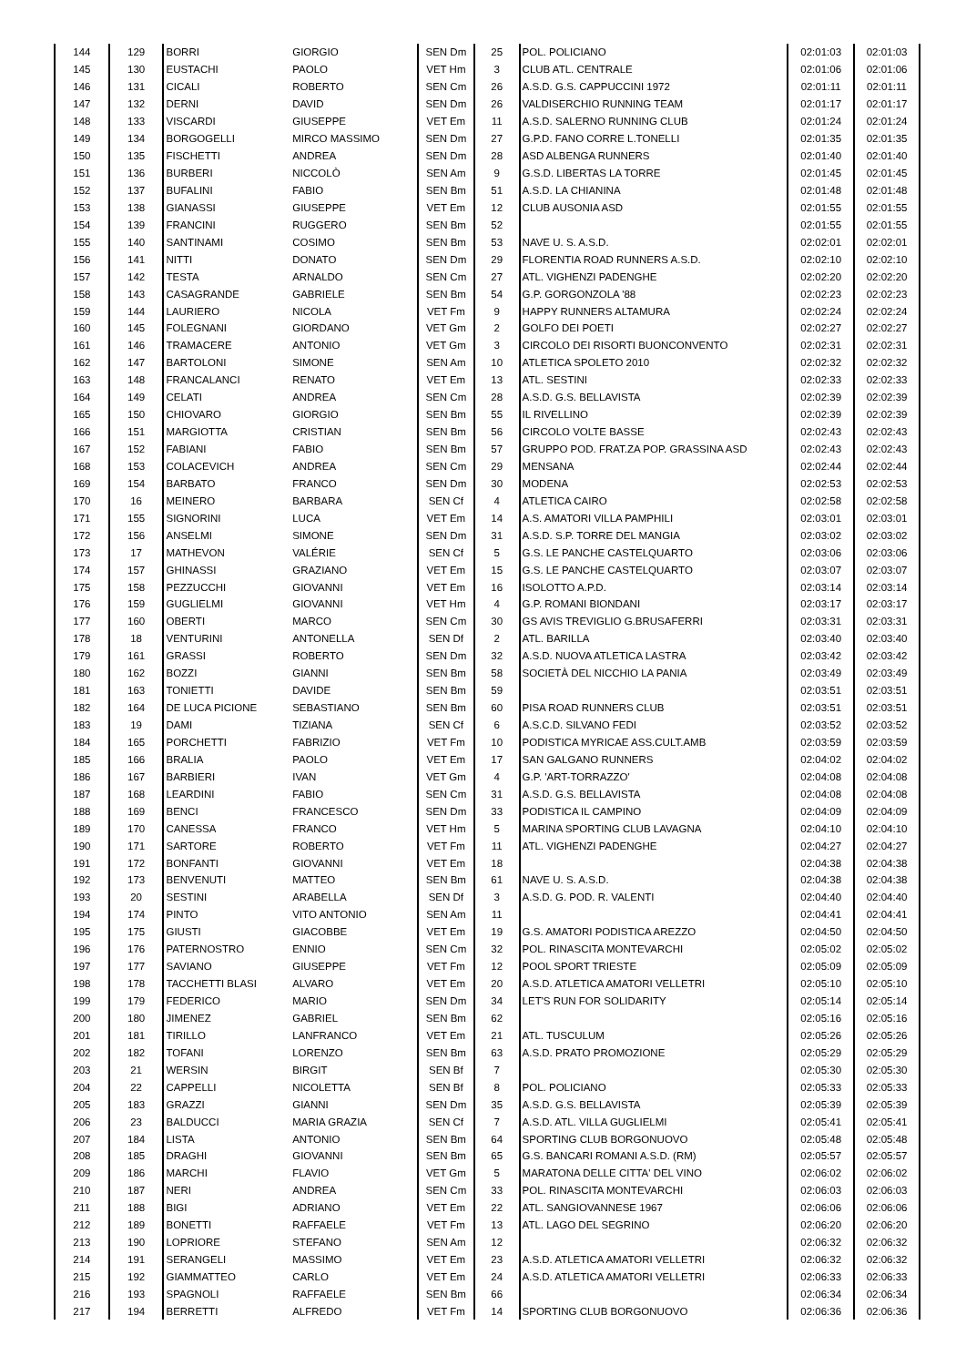| 144 | 129 | BORRI | GIORGIO | SEN Dm | 25 | POL. POLICIANO | 02:01:03 | 02:01:03 |
| 145 | 130 | EUSTACHI | PAOLO | VET Hm | 3 | CLUB ATL. CENTRALE | 02:01:06 | 02:01:06 |
| 146 | 131 | CICALI | ROBERTO | SEN Cm | 26 | A.S.D. G.S. CAPPUCCINI 1972 | 02:01:11 | 02:01:11 |
| 147 | 132 | DERNI | DAVID | SEN Dm | 26 | VALDISERCHIO RUNNING TEAM | 02:01:17 | 02:01:17 |
| 148 | 133 | VISCARDI | GIUSEPPE | VET Em | 11 | A.S.D. SALERNO RUNNING CLUB | 02:01:24 | 02:01:24 |
| 149 | 134 | BORGOGELLI | MIRCO MASSIMO | SEN Dm | 27 | G.P.D. FANO CORRE L.TONELLI | 02:01:35 | 02:01:35 |
| 150 | 135 | FISCHETTI | ANDREA | SEN Dm | 28 | ASD ALBENGA RUNNERS | 02:01:40 | 02:01:40 |
| 151 | 136 | BURBERI | NICCOLÒ | SEN Am | 9 | G.S.D. LIBERTAS LA TORRE | 02:01:45 | 02:01:45 |
| 152 | 137 | BUFALINI | FABIO | SEN Bm | 51 | A.S.D. LA CHIANINA | 02:01:48 | 02:01:48 |
| 153 | 138 | GIANASSI | GIUSEPPE | VET Em | 12 | CLUB AUSONIA ASD | 02:01:55 | 02:01:55 |
| 154 | 139 | FRANCINI | RUGGERO | SEN Bm | 52 | | 02:01:55 | 02:01:55 |
| 155 | 140 | SANTINAMI | COSIMO | SEN Bm | 53 | NAVE U. S. A.S.D. | 02:02:01 | 02:02:01 |
| 156 | 141 | NITTI | DONATO | SEN Dm | 29 | FLORENTIA ROAD RUNNERS A.S.D. | 02:02:10 | 02:02:10 |
| 157 | 142 | TESTA | ARNALDO | SEN Cm | 27 | ATL. VIGHENZI PADENGHE | 02:02:20 | 02:02:20 |
| 158 | 143 | CASAGRANDE | GABRIELE | SEN Bm | 54 | G.P. GORGONZOLA '88 | 02:02:23 | 02:02:23 |
| 159 | 144 | LAURIERO | NICOLA | VET Fm | 9 | HAPPY RUNNERS ALTAMURA | 02:02:24 | 02:02:24 |
| 160 | 145 | FOLEGNANI | GIORDANO | VET Gm | 2 | GOLFO DEI POETI | 02:02:27 | 02:02:27 |
| 161 | 146 | TRAMACERE | ANTONIO | VET Gm | 3 | CIRCOLO DEI RISORTI BUONCONVENTO | 02:02:31 | 02:02:31 |
| 162 | 147 | BARTOLONI | SIMONE | SEN Am | 10 | ATLETICA SPOLETO 2010 | 02:02:32 | 02:02:32 |
| 163 | 148 | FRANCALANCI | RENATO | VET Em | 13 | ATL. SESTINI | 02:02:33 | 02:02:33 |
| 164 | 149 | CELATI | ANDREA | SEN Cm | 28 | A.S.D. G.S. BELLAVISTA | 02:02:39 | 02:02:39 |
| 165 | 150 | CHIOVARO | GIORGIO | SEN Bm | 55 | IL RIVELLINO | 02:02:39 | 02:02:39 |
| 166 | 151 | MARGIOTTA | CRISTIAN | SEN Bm | 56 | CIRCOLO VOLTE BASSE | 02:02:43 | 02:02:43 |
| 167 | 152 | FABIANI | FABIO | SEN Bm | 57 | GRUPPO POD. FRAT.ZA POP. GRASSINA ASD | 02:02:43 | 02:02:43 |
| 168 | 153 | COLACEVICH | ANDREA | SEN Cm | 29 | MENSANA | 02:02:44 | 02:02:44 |
| 169 | 154 | BARBATO | FRANCO | SEN Dm | 30 | MODENA | 02:02:53 | 02:02:53 |
| 170 | 16 | MEINERO | BARBARA | SEN Cf | 4 | ATLETICA CAIRO | 02:02:58 | 02:02:58 |
| 171 | 155 | SIGNORINI | LUCA | VET Em | 14 | A.S. AMATORI VILLA PAMPHILI | 02:03:01 | 02:03:01 |
| 172 | 156 | ANSELMI | SIMONE | SEN Dm | 31 | A.S.D. S.P. TORRE DEL MANGIA | 02:03:02 | 02:03:02 |
| 173 | 17 | MATHEVON | VALÉRIE | SEN Cf | 5 | G.S. LE PANCHE CASTELQUARTO | 02:03:06 | 02:03:06 |
| 174 | 157 | GHINASSI | GRAZIANO | VET Em | 15 | G.S. LE PANCHE CASTELQUARTO | 02:03:07 | 02:03:07 |
| 175 | 158 | PEZZUCCHI | GIOVANNI | VET Em | 16 | ISOLOTTO A.P.D. | 02:03:14 | 02:03:14 |
| 176 | 159 | GUGLIELMI | GIOVANNI | VET Hm | 4 | G.P. ROMANI BIONDANI | 02:03:17 | 02:03:17 |
| 177 | 160 | OBERTI | MARCO | SEN Cm | 30 | GS AVIS TREVIGLIO G.BRUSAFERRI | 02:03:31 | 02:03:31 |
| 178 | 18 | VENTURINI | ANTONELLA | SEN Df | 2 | ATL. BARILLA | 02:03:40 | 02:03:40 |
| 179 | 161 | GRASSI | ROBERTO | SEN Dm | 32 | A.S.D. NUOVA ATLETICA LASTRA | 02:03:42 | 02:03:42 |
| 180 | 162 | BOZZI | GIANNI | SEN Bm | 58 | SOCIETÀ DEL NICCHIO LA PANIA | 02:03:49 | 02:03:49 |
| 181 | 163 | TONIETTI | DAVIDE | SEN Bm | 59 | | 02:03:51 | 02:03:51 |
| 182 | 164 | DE LUCA PICIONE | SEBASTIANO | SEN Bm | 60 | PISA ROAD RUNNERS CLUB | 02:03:51 | 02:03:51 |
| 183 | 19 | DAMI | TIZIANA | SEN Cf | 6 | A.S.C.D. SILVANO FEDI | 02:03:52 | 02:03:52 |
| 184 | 165 | PORCHETTI | FABRIZIO | VET Fm | 10 | PODISTICA MYRICAE ASS.CULT.AMB | 02:03:59 | 02:03:59 |
| 185 | 166 | BRALIA | PAOLO | VET Em | 17 | SAN GALGANO RUNNERS | 02:04:02 | 02:04:02 |
| 186 | 167 | BARBIERI | IVAN | VET Gm | 4 | G.P. 'ART-TORRAZZO' | 02:04:08 | 02:04:08 |
| 187 | 168 | LEARDINI | FABIO | SEN Cm | 31 | A.S.D. G.S. BELLAVISTA | 02:04:08 | 02:04:08 |
| 188 | 169 | BENCI | FRANCESCO | SEN Dm | 33 | PODISTICA IL CAMPINO | 02:04:09 | 02:04:09 |
| 189 | 170 | CANESSA | FRANCO | VET Hm | 5 | MARINA SPORTING CLUB LAVAGNA | 02:04:10 | 02:04:10 |
| 190 | 171 | SARTORE | ROBERTO | VET Fm | 11 | ATL. VIGHENZI PADENGHE | 02:04:27 | 02:04:27 |
| 191 | 172 | BONFANTI | GIOVANNI | VET Em | 18 | | 02:04:38 | 02:04:38 |
| 192 | 173 | BENVENUTI | MATTEO | SEN Bm | 61 | NAVE U. S. A.S.D. | 02:04:38 | 02:04:38 |
| 193 | 20 | SESTINI | ARABELLA | SEN Df | 3 | A.S.D. G. POD. R. VALENTI | 02:04:40 | 02:04:40 |
| 194 | 174 | PINTO | VITO ANTONIO | SEN Am | 11 | | 02:04:41 | 02:04:41 |
| 195 | 175 | GIUSTI | GIACOBBE | VET Em | 19 | G.S. AMATORI PODISTICA AREZZO | 02:04:50 | 02:04:50 |
| 196 | 176 | PATERNOSTRO | ENNIO | SEN Cm | 32 | POL. RINASCITA MONTEVARCHI | 02:05:02 | 02:05:02 |
| 197 | 177 | SAVIANO | GIUSEPPE | VET Fm | 12 | POOL SPORT TRIESTE | 02:05:09 | 02:05:09 |
| 198 | 178 | TACCHETTI BLASI | ALVARO | VET Em | 20 | A.S.D. ATLETICA AMATORI VELLETRI | 02:05:10 | 02:05:10 |
| 199 | 179 | FEDERICO | MARIO | SEN Dm | 34 | LET'S RUN FOR SOLIDARITY | 02:05:14 | 02:05:14 |
| 200 | 180 | JIMENEZ | GABRIEL | SEN Bm | 62 | | 02:05:16 | 02:05:16 |
| 201 | 181 | TIRILLO | LANFRANCO | VET Em | 21 | ATL. TUSCULUM | 02:05:26 | 02:05:26 |
| 202 | 182 | TOFANI | LORENZO | SEN Bm | 63 | A.S.D. PRATO PROMOZIONE | 02:05:29 | 02:05:29 |
| 203 | 21 | WERSIN | BIRGIT | SEN Bf | 7 | | 02:05:30 | 02:05:30 |
| 204 | 22 | CAPPELLI | NICOLETTA | SEN Bf | 8 | POL. POLICIANO | 02:05:33 | 02:05:33 |
| 205 | 183 | GRAZZI | GIANNI | SEN Dm | 35 | A.S.D. G.S. BELLAVISTA | 02:05:39 | 02:05:39 |
| 206 | 23 | BALDUCCI | MARIA GRAZIA | SEN Cf | 7 | A.S.D. ATL. VILLA GUGLIELMI | 02:05:41 | 02:05:41 |
| 207 | 184 | LISTA | ANTONIO | SEN Bm | 64 | SPORTING CLUB BORGONUOVO | 02:05:48 | 02:05:48 |
| 208 | 185 | DRAGHI | GIOVANNI | SEN Bm | 65 | G.S. BANCARI ROMANI A.S.D. (RM) | 02:05:57 | 02:05:57 |
| 209 | 186 | MARCHI | FLAVIO | VET Gm | 5 | MARATONA DELLE CITTA' DEL VINO | 02:06:02 | 02:06:02 |
| 210 | 187 | NERI | ANDREA | SEN Cm | 33 | POL. RINASCITA MONTEVARCHI | 02:06:03 | 02:06:03 |
| 211 | 188 | BIGI | ADRIANO | VET Em | 22 | ATL. SANGIOVANNESE 1967 | 02:06:06 | 02:06:06 |
| 212 | 189 | BONETTI | RAFFAELE | VET Fm | 13 | ATL. LAGO DEL SEGRINO | 02:06:20 | 02:06:20 |
| 213 | 190 | LOPRIORE | STEFANO | SEN Am | 12 | | 02:06:32 | 02:06:32 |
| 214 | 191 | SERANGELI | MASSIMO | VET Em | 23 | A.S.D. ATLETICA AMATORI VELLETRI | 02:06:32 | 02:06:32 |
| 215 | 192 | GIAMMATTEO | CARLO | VET Em | 24 | A.S.D. ATLETICA AMATORI VELLETRI | 02:06:33 | 02:06:33 |
| 216 | 193 | SPAGNOLI | RAFFAELE | SEN Bm | 66 | | 02:06:34 | 02:06:34 |
| 217 | 194 | BERRETTI | ALFREDO | VET Fm | 14 | SPORTING CLUB BORGONUOVO | 02:06:36 | 02:06:36 |